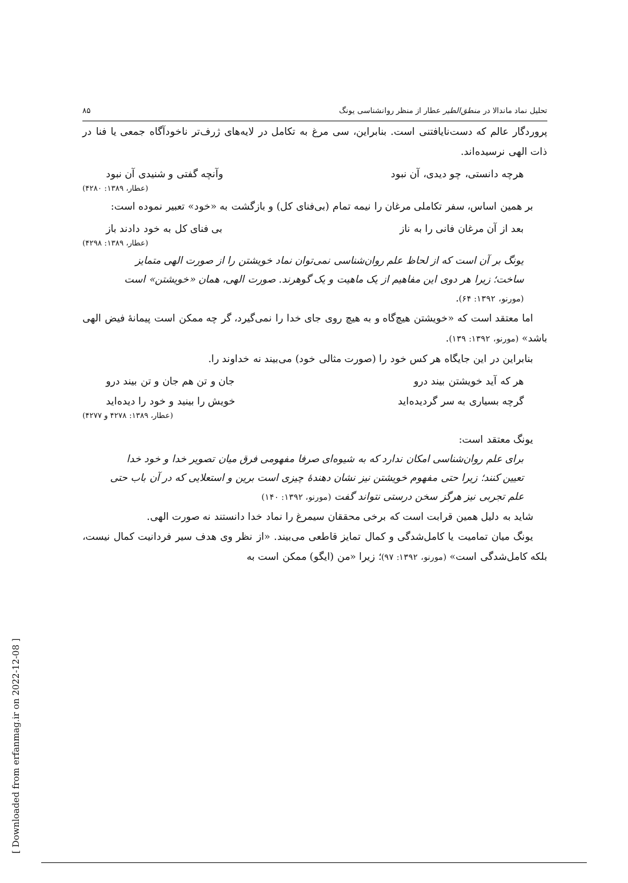[ Downloaded from erfanmag.ir on 2022-12-08 ]
تحلیل نماد ماندالا در منطق‌الطیر عطار از منظر روانشناسی یونگ ۸۵
پروردگار عالم که دست‌نایافتنی است. بنابراین، سی مرغ به تکامل در لایه‌های ژرف‌تر ناخودآگاه جمعی یا فنا در ذات الهی نرسیده‌اند.
هرچه دانستی، چو دیدی، آن نبود وآنچه گفتی و شنیدی آن نبود
(عطار، ۱۳۸۹: ۴۲۸۰)
بر همین اساس، سفر تکاملی مرغان را نیمه تمام (بی‌فنای کل) و بازگشت به «خود» تعبیر نموده است:
بعد از آن مرغان فانی را به ناز بی فنای کل به خود دادند باز
(عطار، ۱۳۸۹: ۴۲۹۸)
یونگ بر آن است که از لحاظ علم روان‌شناسی نمی‌توان نماد خویشتن را از صورت الهی متمایز ساخت؛ زیرا هر دوی این مفاهیم از یک ماهیت و یک گوهرند. صورت الهی، همان «خویشتن» است (مورنو، ۱۳۹۲: ۶۴).
اما معتقد است که «خویشتن هیچ‌گاه و به هیچ روی جای خدا را نمی‌گیرد، گر چه ممکن است پیمانهٔ فیض الهی باشد» (مورنو، ۱۳۹۲: ۱۳۹).
بنابراین در این جایگاه هر کس خود را (صورت مثالی خود) می‌بیند نه خداوند را.
هر که آید خویشتن بیند درو جان و تن هم جان و تن بیند درو
گرچه بسیاری به سر گردیده‌اید خویش را بینید و خود را دیده‌اید
(عطار، ۱۳۸۹: ۴۲۷۸ و ۴۲۷۷)
یونگ معتقد است:
برای علم روان‌شناسی امکان ندارد که به شیوه‌ای صرفا مفهومی فرق میان تصویر خدا و خود خدا تعیین کنند؛ زیرا حتی مفهوم خویشتن نیز نشان دهندهٔ چیزی است برین و استعلایی که در آن باب حتی علم تجربی نیز هرگز سخن درستی نتواند گفت (مورنو، ۱۳۹۲: ۱۴۰)
شاید به دلیل همین قرابت است که برخی محققان سیمرغ را نماد خدا دانستند نه صورت الهی.
یونگ میان تمامیت یا کامل‌شدگی و کمال تمایز قاطعی می‌بیند. «از نظر وی هدف سیر فردانیت کمال نیست، بلکه کامل‌شدگی است» (مورنو، ۱۳۹۲: ۹۷)؛ زیرا «من (ایگو) ممکن است به